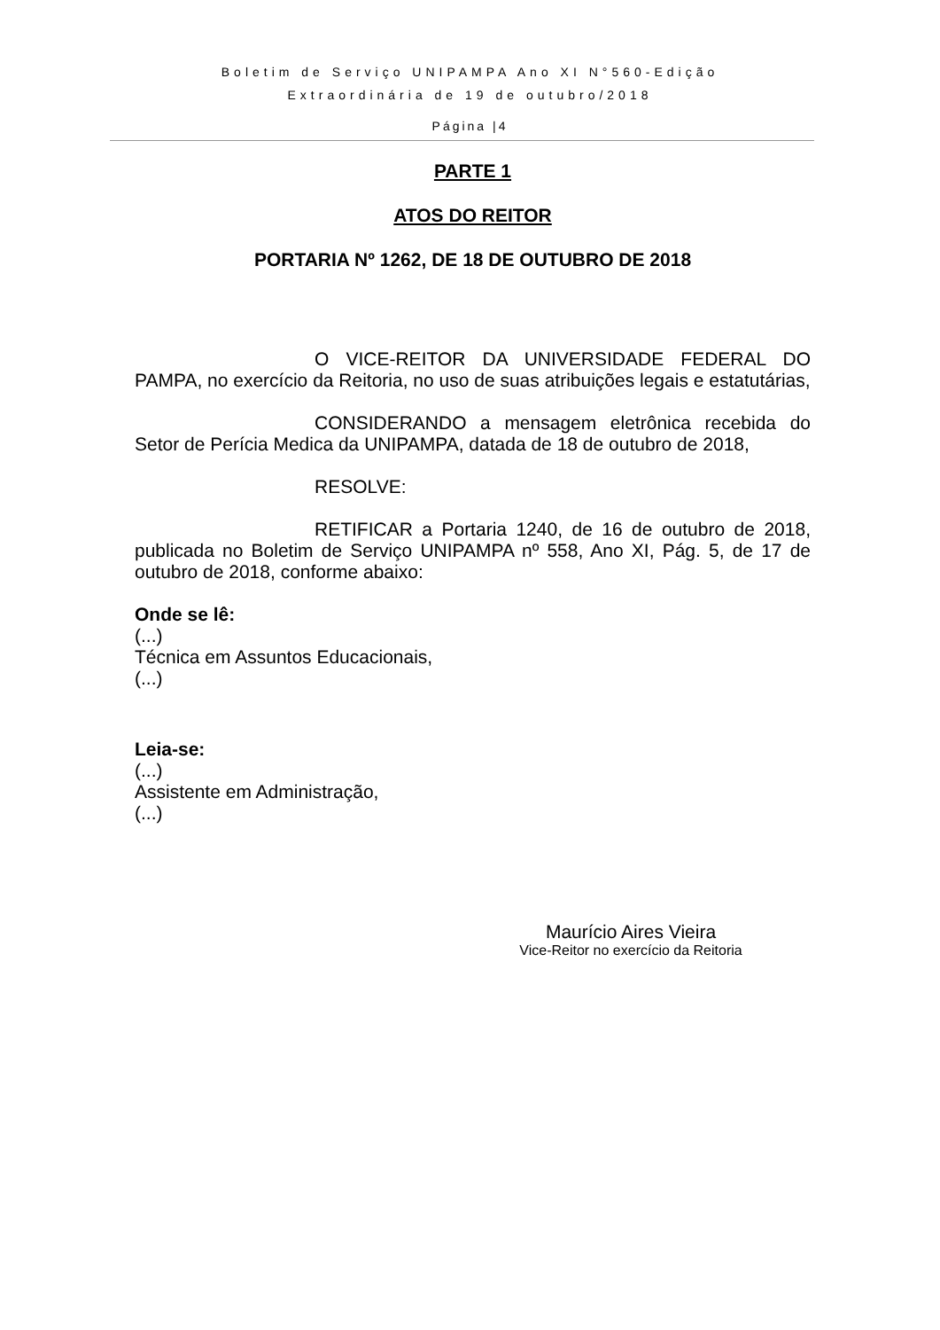Boletim de Serviço UNIPAMPA Ano XI N°560-Edição
Extraordinária de 19 de outubro/2018
Página |4
PARTE 1
ATOS DO REITOR
PORTARIA Nº 1262, DE 18 DE OUTUBRO DE 2018
O VICE-REITOR DA UNIVERSIDADE FEDERAL DO PAMPA, no exercício da Reitoria, no uso de suas atribuições legais e estatutárias,
CONSIDERANDO a mensagem eletrônica recebida do Setor de Perícia Medica da UNIPAMPA, datada de 18 de outubro de 2018,
RESOLVE:
RETIFICAR a Portaria 1240, de 16 de outubro de 2018, publicada no Boletim de Serviço UNIPAMPA nº 558, Ano XI, Pág. 5, de 17 de outubro de 2018, conforme abaixo:
Onde se lê:
(...)
Técnica em Assuntos Educacionais,
(...)
Leia-se:
(...)
Assistente em Administração,
(...)
Maurício Aires Vieira
Vice-Reitor no exercício da Reitoria